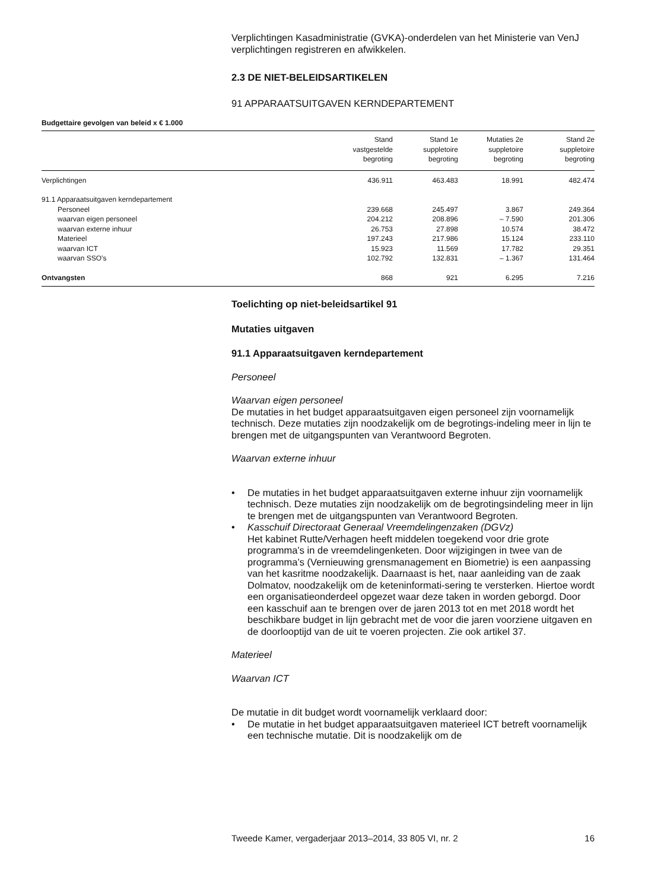Verplichtingen Kasadministratie (GVKA)-onderdelen van het Ministerie van VenJ verplichtingen registreren en afwikkelen.
2.3 DE NIET-BELEIDSARTIKELEN
91 APPARAATSUITGAVEN KERNDEPARTEMENT
Budgettaire gevolgen van beleid x € 1.000
| | Stand vastgestelde begroting | Stand 1e suppletoire begroting | Mutaties 2e suppletoire begroting | Stand 2e suppletoire begroting |
| --- | --- | --- | --- | --- |
| Verplichtingen | 436.911 | 463.483 | 18.991 | 482.474 |
| 91.1 Apparaatsuitgaven kerndepartement | | | | |
| Personeel | 239.668 | 245.497 | 3.867 | 249.364 |
| waarvan eigen personeel | 204.212 | 208.896 | – 7.590 | 201.306 |
| waarvan externe inhuur | 26.753 | 27.898 | 10.574 | 38.472 |
| Materieel | 197.243 | 217.986 | 15.124 | 233.110 |
| waarvan ICT | 15.923 | 11.569 | 17.782 | 29.351 |
| waarvan SSO’s | 102.792 | 132.831 | – 1.367 | 131.464 |
| Ontvangsten | 868 | 921 | 6.295 | 7.216 |
Toelichting op niet-beleidsartikel 91
Mutaties uitgaven
91.1 Apparaatsuitgaven kerndepartement
Personeel
Waarvan eigen personeel
De mutaties in het budget apparaatsuitgaven eigen personeel zijn voornamelijk technisch. Deze mutaties zijn noodzakelijk om de begrotings-indeling meer in lijn te brengen met de uitgangspunten van Verantwoord Begroten.
Waarvan externe inhuur
• De mutaties in het budget apparaatsuitgaven externe inhuur zijn voornamelijk technisch. Deze mutaties zijn noodzakelijk om de begrotingsindeling meer in lijn te brengen met de uitgangspunten van Verantwoord Begroten.
• Kasschuif Directoraat Generaal Vreemdelingenzaken (DGVz)
Het kabinet Rutte/Verhagen heeft middelen toegekend voor drie grote programma’s in de vreemdelingenketen. Door wijzigingen in twee van de programma’s (Vernieuwing grensmanagement en Biometrie) is een aanpassing van het kasritme noodzakelijk. Daarnaast is het, naar aanleiding van de zaak Dolmatov, noodzakelijk om de keteninformati-sering te versterken. Hiertoe wordt een organisatieonderdeel opgezet waar deze taken in worden geborgd. Door een kasschuif aan te brengen over de jaren 2013 tot en met 2018 wordt het beschikbare budget in lijn gebracht met de voor die jaren voorziene uitgaven en de doorlooptijd van de uit te voeren projecten. Zie ook artikel 37.
Materieel
Waarvan ICT
De mutatie in dit budget wordt voornamelijk verklaard door:
• De mutatie in het budget apparaatsuitgaven materieel ICT betreft voornamelijk een technische mutatie. Dit is noodzakelijk om de
Tweede Kamer, vergaderjaar 2013–2014, 33 805 VI, nr. 2 16